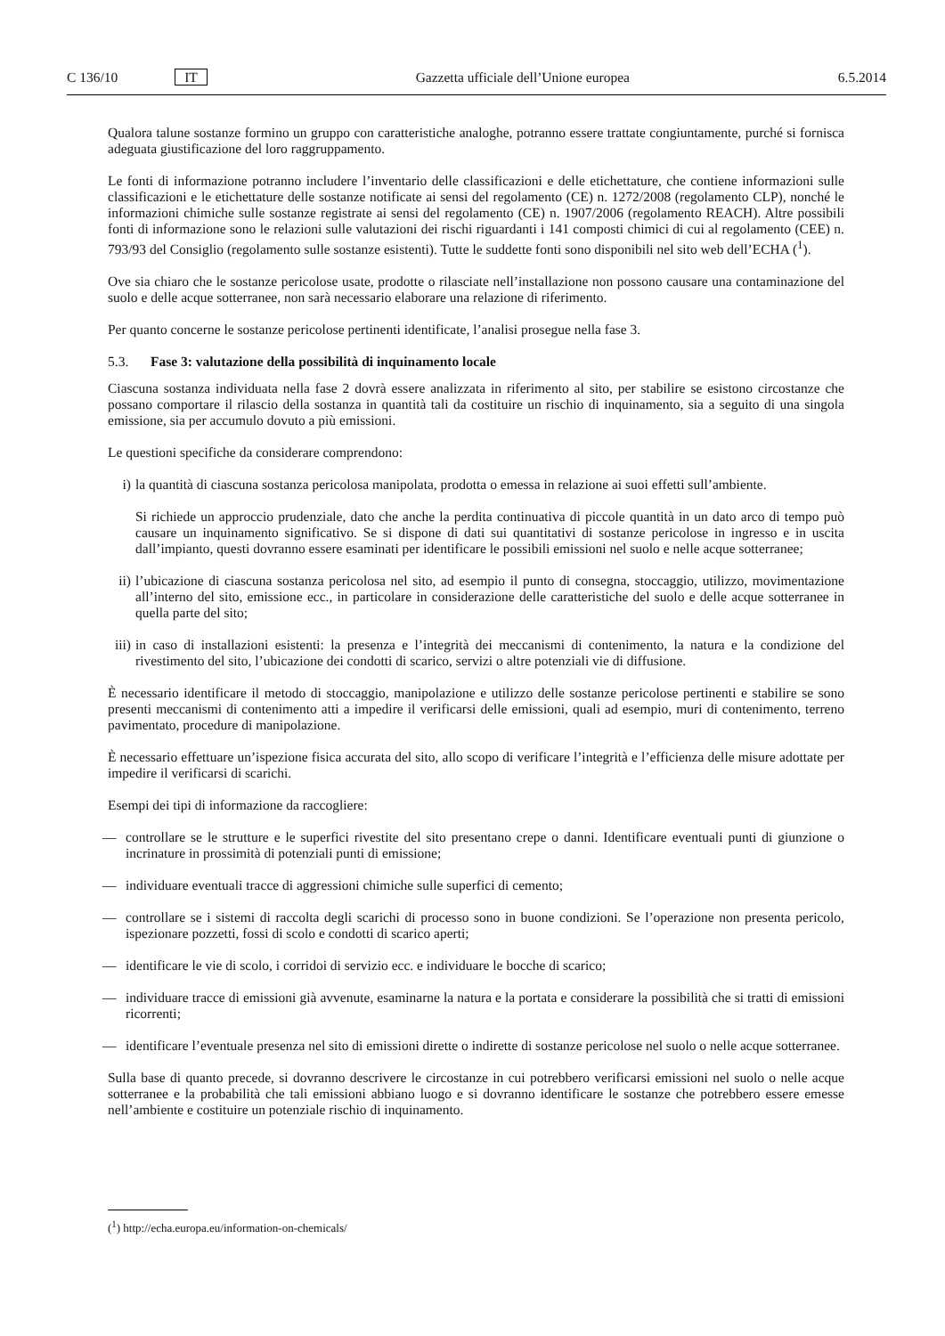C 136/10 IT Gazzetta ufficiale dell’Unione europea 6.5.2014
Qualora talune sostanze formino un gruppo con caratteristiche analoghe, potranno essere trattate congiunta­mente, purché si fornisca adeguata giustificazione del loro raggruppamento.
Le fonti di informazione potranno includere l’inventario delle classificazioni e delle etichettature, che contiene informazioni sulle classificazioni e le etichettature delle sostanze notificate ai sensi del regolamento (CE) n. 1272/2008 (regolamento CLP), nonché le informazioni chimiche sulle sostanze registrate ai sensi del regola­mento (CE) n. 1907/2006 (regolamento REACH). Altre possibili fonti di informazione sono le relazioni sulle valutazioni dei rischi riguardanti i 141 composti chimici di cui al regolamento (CEE) n. 793/93 del Consiglio (regolamento sulle sostanze esistenti). Tutte le suddette fonti sono disponibili nel sito web dell’ECHA (<sup>1</sup>).
Ove sia chiaro che le sostanze pericolose usate, prodotte o rilasciate nell’installazione non possono causare una contaminazione del suolo e delle acque sotterranee, non sarà necessario elaborare una relazione di riferimento.
Per quanto concerne le sostanze pericolose pertinenti identificate, l’analisi prosegue nella fase 3.
5.3. Fase 3: valutazione della possibilità di inquinamento locale
Ciascuna sostanza individuata nella fase 2 dovrà essere analizzata in riferimento al sito, per stabilire se esistono circostanze che possano comportare il rilascio della sostanza in quantità tali da costituire un rischio di inquina­mento, sia a seguito di una singola emissione, sia per accumulo dovuto a più emissioni.
Le questioni specifiche da considerare comprendono:
i) la quantità di ciascuna sostanza pericolosa manipolata, prodotta o emessa in relazione ai suoi effetti sull’ambiente.
Si richiede un approccio prudenziale, dato che anche la perdita continuativa di piccole quantità in un dato arco di tempo può causare un inquinamento significativo. Se si dispone di dati sui quantitativi di sostanze pericolose in ingresso e in uscita dall’impianto, questi dovranno essere esaminati per identificare le possibili emissioni nel suolo e nelle acque sotterranee;
ii)
l’ubicazione di ciascuna sostanza pericolosa nel sito, ad esempio il punto di consegna, stoccaggio, utilizzo, movimentazione all’interno del sito, emissione ecc., in particolare in considerazione delle caratteristiche del suolo e delle acque sotterranee in quella parte del sito;
iii)
in caso di installazioni esistenti: la presenza e l’integrità dei meccanismi di contenimento, la natura e la condizione del rivestimento del sito, l’ubicazione dei condotti di scarico, servizi o altre potenziali vie di diffusione.
È necessario identificare il metodo di stoccaggio, manipolazione e utilizzo delle sostanze pericolose pertinenti e stabilire se sono presenti meccanismi di contenimento atti a impedire il verificarsi delle emissioni, quali ad esempio, muri di contenimento, terreno pavimentato, procedure di manipolazione.
È necessario effettuare un’ispezione fisica accurata del sito, allo scopo di verificare l’integrità e l’efficienza delle misure adottate per impedire il verificarsi di scarichi.
Esempi dei tipi di informazione da raccogliere:
— controllare se le strutture e le superfici rivestite del sito presentano crepe o danni. Identificare eventuali punti di giunzione o incrinature in prossimità di potenziali punti di emissione;
— individuare eventuali tracce di aggressioni chimiche sulle superfici di cemento;
— controllare se i sistemi di raccolta degli scarichi di processo sono in buone condizioni. Se l’operazione non presenta pericolo, ispezionare pozzetti, fossi di scolo e condotti di scarico aperti;
— identificare le vie di scolo, i corridoi di servizio ecc. e individuare le bocche di scarico;
— individuare tracce di emissioni già avvenute, esaminarne la natura e la portata e considerare la possibilità che si tratti di emissioni ricorrenti;
— identificare l’eventuale presenza nel sito di emissioni dirette o indirette di sostanze pericolose nel suolo o nelle acque sotterranee.
Sulla base di quanto precede, si dovranno descrivere le circostanze in cui potrebbero verificarsi emissioni nel suolo o nelle acque sotterranee e la probabilità che tali emissioni abbiano luogo e si dovranno identificare le sostanze che potrebbero essere emesse nell’ambiente e costituire un potenziale rischio di inquinamento.
(<sup>1</sup>) http://echa.europa.eu/information-on-chemicals/